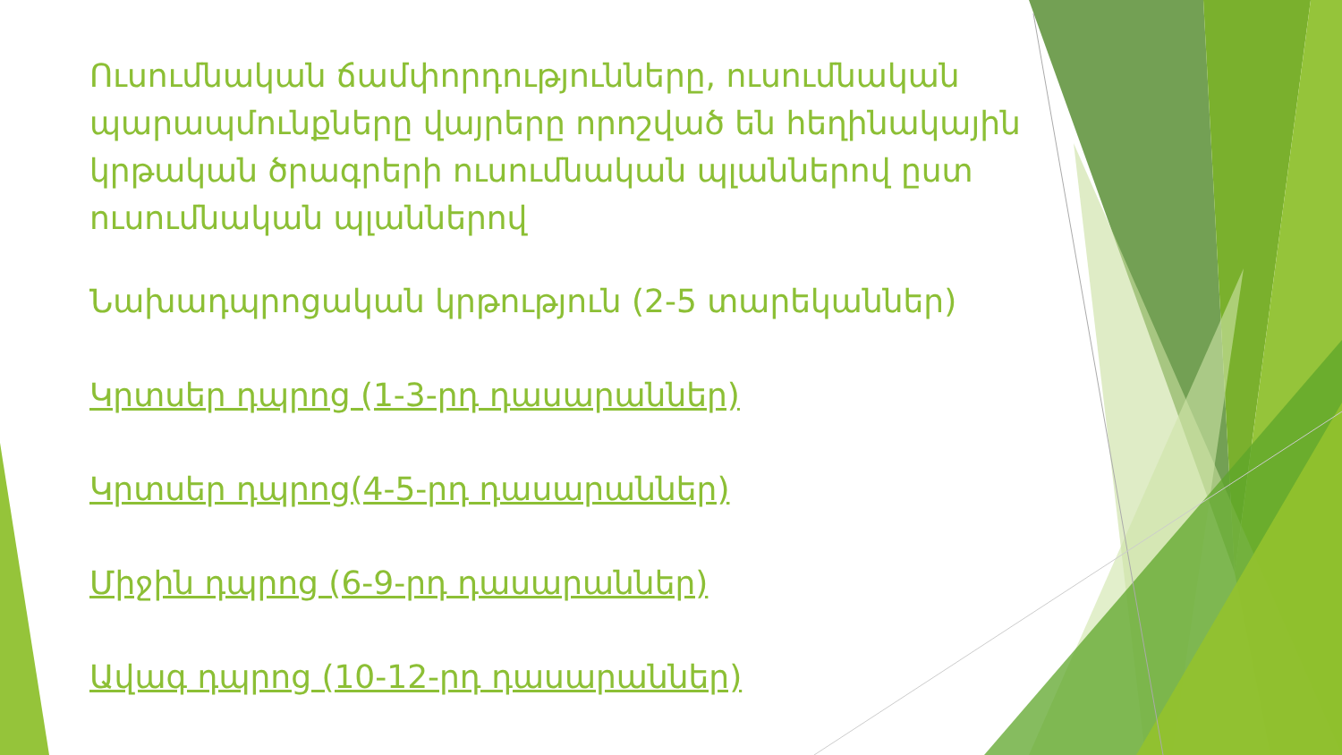Ուսումնական ճամփորդությունները, ուսումնական պարապմունքները վայրերը որոշված են հեղինակային կրթական ծրագրերի ուսումնական պլաններով ըստ ուսումնական պլաններով
Նախադպրոցական կրթություն (2-5 տարեկաններ)
Կրտսեր դպրոց (1-3-րդ դասարաններ)
Կրտսեր դպրոց(4-5-րդ դասարաններ)
Միջին դպրոց (6-9-րդ դասարաններ)
Ավագ դպրոց (10-12-րդ դասարաններ)